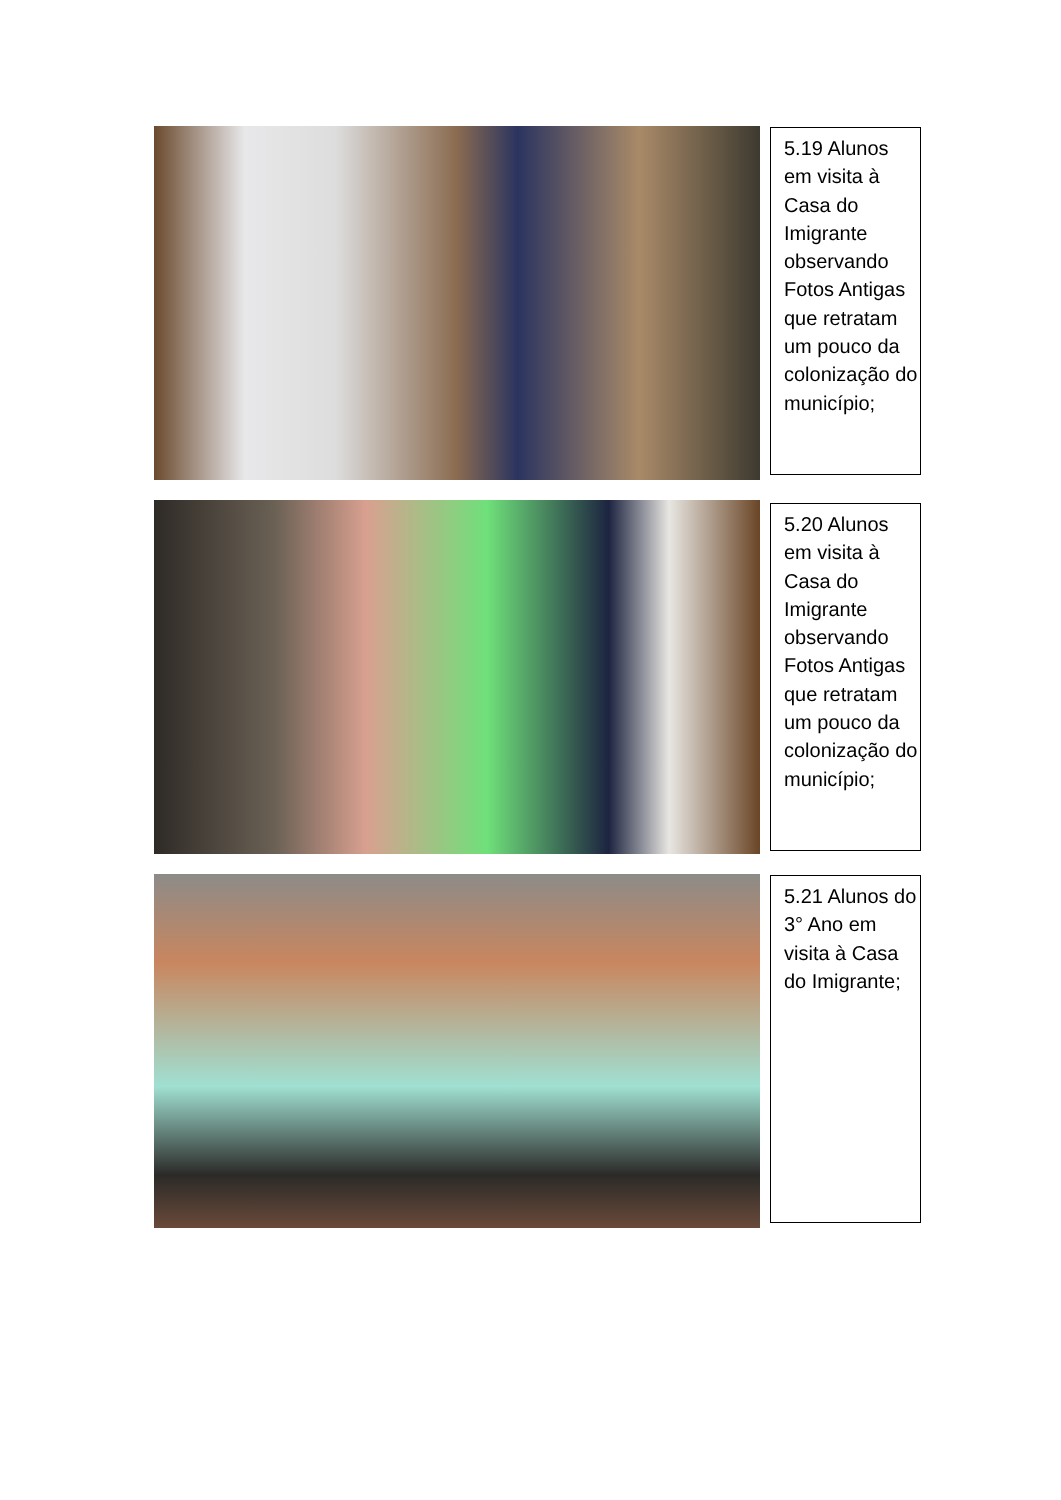5.19 Alunos em visita à Casa do Imigrante observando Fotos Antigas que retratam um pouco da colonização do município;
5.20 Alunos em visita à Casa do Imigrante observando Fotos Antigas que retratam um pouco da colonização do município;
5.21 Alunos do 3° Ano em visita à Casa do Imigrante;